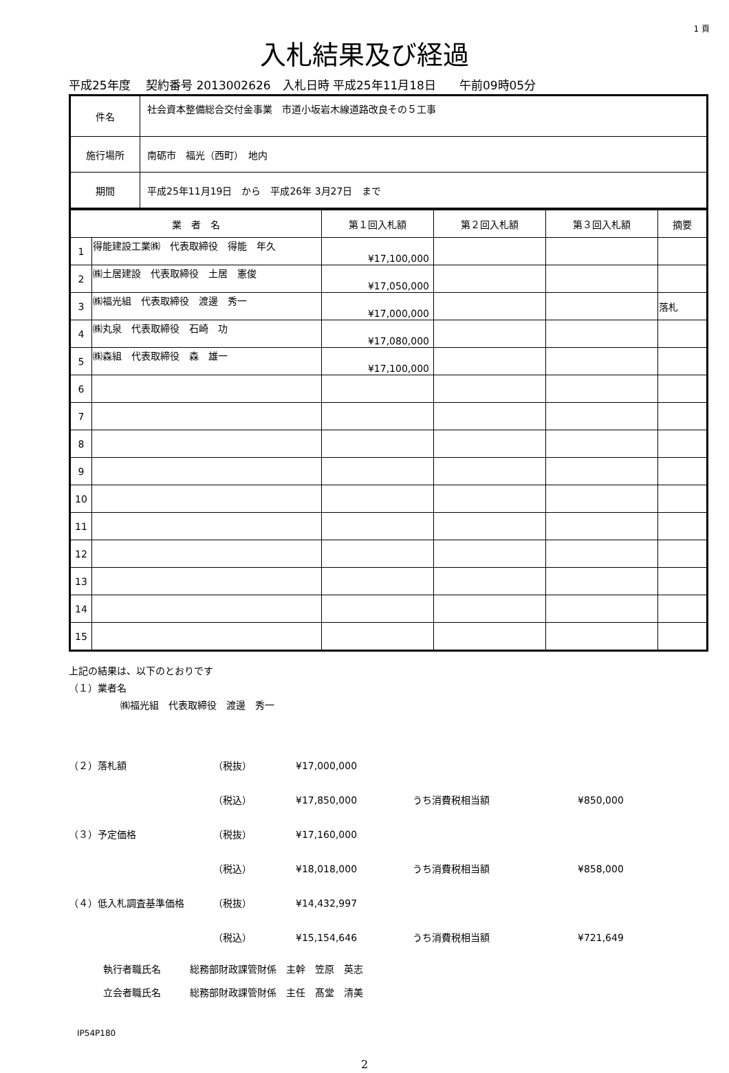1 頁
入札結果及び経過
平成25年度　 契約番号 2013002626　入札日時 平成25年11月18日　　午前09時05分
| 件名 | 社会資本整備総合交付金事業 市道小坂岩木線道路改良その５工事 |
| 施行場所 | 南砺市 福光（西町） 地内 |
| 期間 | 平成25年11月19日 から 平成26年 3月27日 まで |
| 業 者 名 | | 第１回入札額 | 第２回入札額 | 第３回入札額 | 摘要 |
| --- | --- | --- | --- | --- | --- |
| 1 | 得能建設工業㈱ 代表取締役 得能 年久 | ¥17,100,000 | | | |
| 2 | ㈱土居建設 代表取締役 土居 憲俊 | ¥17,050,000 | | | |
| 3 | ㈱福光組 代表取締役 渡邊 秀一 | ¥17,000,000 | | | 落札 |
| 4 | ㈱丸泉 代表取締役 石崎 功 | ¥17,080,000 | | | |
| 5 | ㈱森組 代表取締役 森 雄一 | ¥17,100,000 | | | |
| 6 | | | | | |
| 7 | | | | | |
| 8 | | | | | |
| 9 | | | | | |
| 10 | | | | | |
| 11 | | | | | |
| 12 | | | | | |
| 13 | | | | | |
| 14 | | | | | |
| 15 | | | | | |
上記の結果は、以下のとおりです
（１）業者名
㈱福光組　代表取締役　渡邊　秀一
（２）落札額
（税抜）
¥17,000,000
（税込）
¥17,850,000
うち消費税相当額
¥850,000
（３）予定価格
（税抜）
¥17,160,000
（税込）
¥18,018,000
うち消費税相当額
¥858,000
（４）低入札調査基準価格
（税抜）
¥14,432,997
（税込）
¥15,154,646
うち消費税相当額
¥721,649
執行者職氏名　　　総務部財政課管財係　主幹　笠原　英志
立会者職氏名　　　総務部財政課管財係　主任　髙堂　清美
IP54P180
2